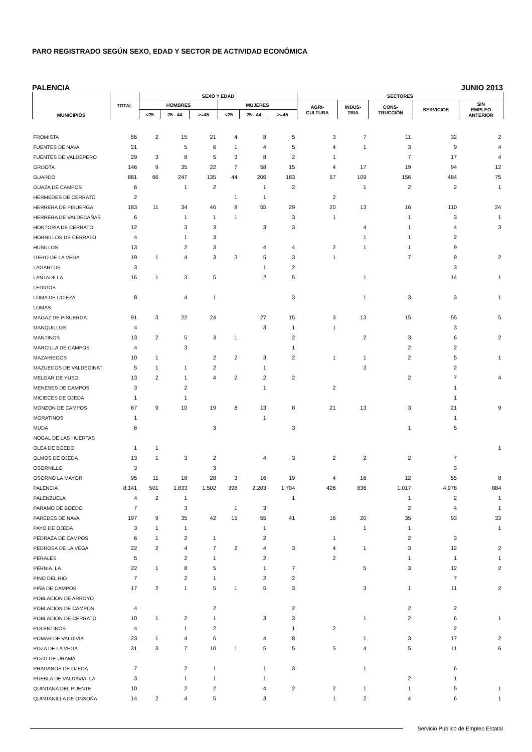PARO REGISTRADO SEGÚN SEXO, EDAD Y SECTOR DE ACTIVIDAD ECONÓMICA
PALENCIA JUNIO 2013
| MUNICIPIOS | TOTAL | SEXO Y EDAD | | | | | | SECTORES | | | | |
| --- | --- | --- | --- | --- | --- | --- | --- | --- | --- | --- | --- | --- |
| | | HOMBRES | | | MUJERES | | | AGRI- CULTURA | INDUS- TRIA | CONS- TRUCCIÓN | SERVICIOS | SIN EMPLEO ANTERIOR |
| | | <25 | 25 - 44 | >=45 | <25 | 25 - 44 | >=45 | | | | | |
| FROMISTA | 55 | 2 | 15 | 21 | 4 | 8 | 5 | 3 | 7 | 11 | 32 | 2 |
| FUENTES DE NAVA | 21 | | 5 | 6 | 1 | 4 | 5 | 4 | 1 | 3 | 9 | 4 |
| FUENTES DE VALDEPERO | 29 | 3 | 8 | 5 | 3 | 8 | 2 | 1 | | 7 | 17 | 4 |
| GRIJOTA | 146 | 9 | 35 | 22 | 7 | 58 | 15 | 4 | 17 | 19 | 94 | 12 |
| GUARDO | 881 | 66 | 247 | 135 | 44 | 206 | 183 | 57 | 109 | 156 | 484 | 75 |
| GUAZA DE CAMPOS | 6 | | 1 | 2 | | 1 | 2 | | 1 | 2 | 2 | 1 |
| HERMEDES DE CERRATO | 2 | | | | 1 | 1 | | 2 | | | | |
| HERRERA DE PISUERGA | 183 | 11 | 34 | 46 | 8 | 55 | 29 | 20 | 13 | 16 | 110 | 24 |
| HERRERA DE VALDECAÑAS | 6 | | 1 | 1 | 1 | | 3 | 1 | | 1 | 3 | 1 |
| HONTORIA DE CERRATO | 12 | | 3 | 3 | | 3 | 3 | | 4 | 1 | 4 | 3 |
| HORNILLOS DE CERRATO | 4 | | 1 | 3 | | | | | 1 | 1 | 2 | |
| HUSILLOS | 13 | | 2 | 3 | | 4 | 4 | 2 | 1 | 1 | 9 | |
| ITERO DE LA VEGA | 19 | 1 | 4 | 3 | 3 | 5 | 3 | 1 | | 7 | 9 | 2 |
| LAGARTOS | 3 | | | | | 1 | 2 | | | | 3 | |
| LANTADILLA | 16 | 1 | 3 | 5 | | 2 | 5 | | 1 | | 14 | 1 |
| LEDIGOS | | | | | | | | | | | | |
| LOMA DE UCIEZA | 8 | | 4 | 1 | | | 3 | | 1 | 3 | 3 | 1 |
| LOMAS | | | | | | | | | | | | |
| MAGAZ DE PISUERGA | 91 | 3 | 22 | 24 | | 27 | 15 | 3 | 13 | 15 | 55 | 5 |
| MANQUILLOS | 4 | | | | | 3 | 1 | 1 | | | 3 | |
| MANTINOS | 13 | 2 | 5 | 3 | 1 | | 2 | | 2 | 3 | 6 | 2 |
| MARCILLA DE CAMPOS | 4 | | 3 | | | | 1 | | | 2 | 2 | |
| MAZARIEGOS | 10 | 1 | | 2 | 2 | 3 | 2 | 1 | 1 | 2 | 5 | 1 |
| MAZUECOS DE VALDEGINAT | 5 | 1 | 1 | 2 | | 1 | | | 3 | | 2 | |
| MELGAR DE YUSO | 13 | 2 | 1 | 4 | 2 | 2 | 2 | | | 2 | 7 | 4 |
| MENESES DE CAMPOS | 3 | | 2 | | | 1 | | 2 | | | 1 | |
| MICIECES DE OJEDA | 1 | | 1 | | | | | | | | 1 | |
| MONZON DE CAMPOS | 67 | 9 | 10 | 19 | 8 | 13 | 8 | 21 | 13 | 3 | 21 | 9 |
| MORATINOS | 1 | | | | | 1 | | | | | 1 | |
| MUDA | 6 | | | 3 | | | 3 | | | 1 | 5 | |
| NOGAL DE LAS HUERTAS | | | | | | | | | | | | |
| OLEA DE BOEDO | 1 | 1 | | | | | | | | | | 1 |
| OLMOS DE OJEDA | 13 | 1 | 3 | 2 | | 4 | 3 | 2 | 2 | 2 | 7 | |
| OSORNILLO | 3 | | | 3 | | | | | | | 3 | |
| OSORNO LA MAYOR | 95 | 11 | 18 | 28 | 3 | 16 | 19 | 4 | 16 | 12 | 55 | 8 |
| PALENCIA | 8.141 | 501 | 1.833 | 1.502 | 398 | 2.203 | 1.704 | 426 | 836 | 1.017 | 4.978 | 884 |
| PALENZUELA | 4 | 2 | 1 | | | | 1 | | | 1 | 2 | 1 |
| PARAMO DE BOEDO | 7 | | 3 | | 1 | 3 | | | | 2 | 4 | 1 |
| PAREDES DE NAVA | 197 | 9 | 35 | 42 | 15 | 55 | 41 | 16 | 20 | 35 | 93 | 33 |
| PAYO DE OJEDA | 3 | 1 | 1 | | | 1 | | | 1 | 1 | | 1 |
| PEDRAZA DE CAMPOS | 6 | 1 | 2 | 1 | | 2 | | 1 | | 2 | 3 | |
| PEDROSA DE LA VEGA | 22 | 2 | 4 | 7 | 2 | 4 | 3 | 4 | 1 | 3 | 12 | 2 |
| PERALES | 5 | | 2 | 1 | | 2 | | 2 | | 1 | 1 | 1 |
| PERNIA, LA | 22 | 1 | 8 | 5 | | 1 | 7 | | 5 | 3 | 12 | 2 |
| PINO DEL RIO | 7 | | 2 | 1 | | 2 | 2 | | | | 7 | |
| PIÑA DE CAMPOS | 17 | 2 | 1 | 5 | 1 | 5 | 3 | | 3 | 1 | 11 | 2 |
| POBLACION DE ARROYO | | | | | | | | | | | | |
| POBLACION DE CAMPOS | 4 | | | 2 | | | 2 | | | 2 | 2 | |
| POBLACION DE CERRATO | 10 | 1 | 2 | 1 | | 3 | 3 | | 1 | 2 | 6 | 1 |
| POLENTINOS | 4 | | 1 | 2 | | | 1 | 2 | | | 2 | |
| POMAR DE VALDIVIA | 23 | 1 | 4 | 6 | | 4 | 8 | | 1 | 3 | 17 | 2 |
| POZA DE LA VEGA | 31 | 3 | 7 | 10 | 1 | 5 | 5 | 5 | 4 | 5 | 11 | 6 |
| POZO DE URAMA | | | | | | | | | | | | |
| PRADANOS DE OJEDA | 7 | | 2 | 1 | | 1 | 3 | | 1 | | 6 | |
| PUEBLA DE VALDAVIA, LA | 3 | | 1 | 1 | | 1 | | | | 2 | 1 | |
| QUINTANA DEL PUENTE | 10 | | 2 | 2 | | 4 | 2 | 2 | 1 | 1 | 5 | 1 |
| QUINTANILLA DE ONSOÑA | 14 | 2 | 4 | 5 | | 3 | | 1 | 2 | 4 | 6 | 1 |
Servicio Público de Empleo Estatal